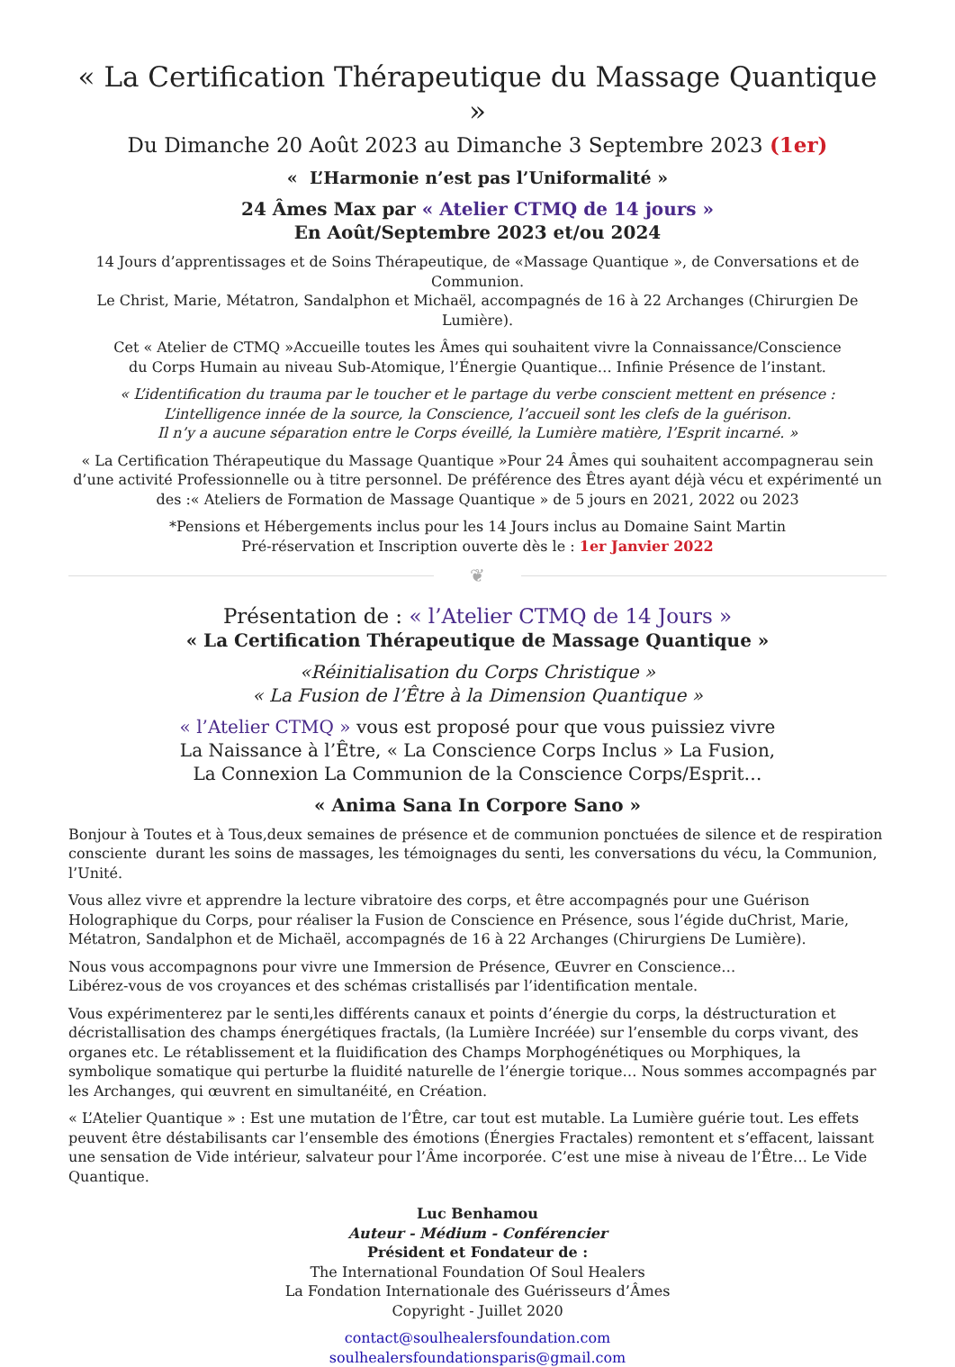« La Certification Thérapeutique du Massage Quantique »
Du Dimanche 20 Août 2023 au Dimanche 3 Septembre 2023 (1er)
« L’Harmonie n’est pas l’Uniformalité »
24 Âmes Max par « Atelier CTMQ de 14 jours »
En Août/Septembre 2023 et/ou 2024
14 Jours d’apprentissages et de Soins Thérapeutique, de «Massage Quantique », de Conversations et de Communion.
Le Christ, Marie, Métatron, Sandalphon et Michaël, accompagnés de 16 à 22 Archanges (Chirurgien De Lumière).
Cet « Atelier de CTMQ »Accueille toutes les Âmes qui souhaitent vivre la Connaissance/Conscience
du Corps Humain au niveau Sub-Atomique, l’Énergie Quantique… Infinie Présence de l’instant.
« L’identification du trauma par le toucher et le partage du verbe conscient mettent en présence :
L’intelligence innée de la source, la Conscience, l’accueil sont les clefs de la guérison.
Il n’y a aucune séparation entre le Corps éveillé, la Lumière matière, l’Esprit incarné. »
« La Certification Thérapeutique du Massage Quantique »Pour 24 Âmes qui souhaitent accompagnerau sein d’une activité Professionnelle ou à titre personnel. De préférence des Êtres ayant déjà vécu et expérimenté un des :« Ateliers de Formation de Massage Quantique » de 5 jours en 2021, 2022 ou 2023
*Pensions et Hébergements inclus pour les 14 Jours inclus au Domaine Saint Martin
Pré-réservation et Inscription ouverte dès le : 1er Janvier 2022
❦
Présentation de : « l’Atelier CTMQ de 14 Jours »
« La Certification Thérapeutique de Massage Quantique »
«Réinitialisation du Corps Christique »
« La Fusion de l’Être à la Dimension Quantique »
« l’Atelier CTMQ » vous est proposé pour que vous puissiez vivre
La Naissance à l’Être, « La Conscience Corps Inclus » La Fusion,
La Connexion La Communion de la Conscience Corps/Esprit…
« Anima Sana In Corpore Sano »
Bonjour à Toutes et à Tous,deux semaines de présence et de communion ponctuées de silence et de respiration consciente durant les soins de massages, les témoignages du senti, les conversations du vécu, la Communion, l’Unité.
Vous allez vivre et apprendre la lecture vibratoire des corps, et être accompagnés pour une Guérison Holographique du Corps, pour réaliser la Fusion de Conscience en Présence, sous l’égide duChrist, Marie, Métatron, Sandalphon et de Michaël, accompagnés de 16 à 22 Archanges (Chirurgiens De Lumière).
Nous vous accompagnons pour vivre une Immersion de Présence, Œuvrer en Conscience…
Libérez-vous de vos croyances et des schémas cristallisés par l’identification mentale.
Vous expérimenterez par le senti,les différents canaux et points d’énergie du corps, la déstructuration et décristallisation des champs énergétiques fractals, (la Lumière Incréée) sur l’ensemble du corps vivant, des organes etc. Le rétablissement et la fluidification des Champs Morphogénétiques ou Morphiques, la symbolique somatique qui perturbe la fluidité naturelle de l’énergie torique… Nous sommes accompagnés par les Archanges, qui œuvrent en simultanéité, en Création.
« L’Atelier Quantique » : Est une mutation de l’Être, car tout est mutable. La Lumière guérie tout. Les effets peuvent être déstabilisants car l’ensemble des émotions (Énergies Fractales) remontent et s’effacent, laissant une sensation de Vide intérieur, salvateur pour l’Âme incorporée. C’est une mise à niveau de l’Être… Le Vide Quantique.
Luc Benhamou
Auteur - Médium - Conférencier
Président et Fondateur de :
The International Foundation Of Soul Healers
La Fondation Internationale des Guérisseurs d’Âmes
Copyright - Juillet 2020
contact@soulhealersfoundation.com
soulhealersfoundationsparis@gmail.com